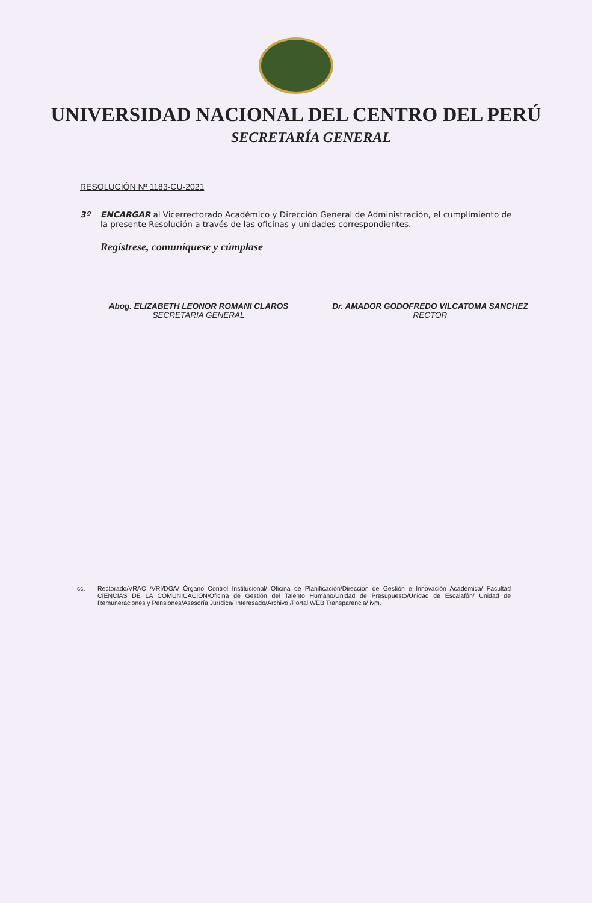UNIVERSIDAD NACIONAL DEL CENTRO DEL PERÚ
SECRETARÍA GENERAL
RESOLUCIÓN Nº 1183-CU-2021
3º ENCARGAR al Vicerrectorado Académico y Dirección General de Administración, el cumplimiento de la presente Resolución a través de las oficinas y unidades correspondientes.
Regístrese, comuníquese y cúmplase
Abog. ELIZABETH LEONOR ROMANI CLAROS
SECRETARIA GENERAL
Dr. AMADOR GODOFREDO VILCATOMA SANCHEZ
RECTOR
cc. Rectorado/VRAC /VRI/DGA/ Órgano Control Institucional/ Oficina de Planificación/Dirección de Gestión e Innovación Académica/ Facultad CIENCIAS DE LA COMUNICACION/Oficina de Gestión del Talento Humano/Unidad de Presupuesto/Unidad de Escalafón/ Unidad de Remuneraciones y Pensiones/Asesoría Jurídica/ Interesado/Archivo /Portal WEB Transparencia/ ivm.